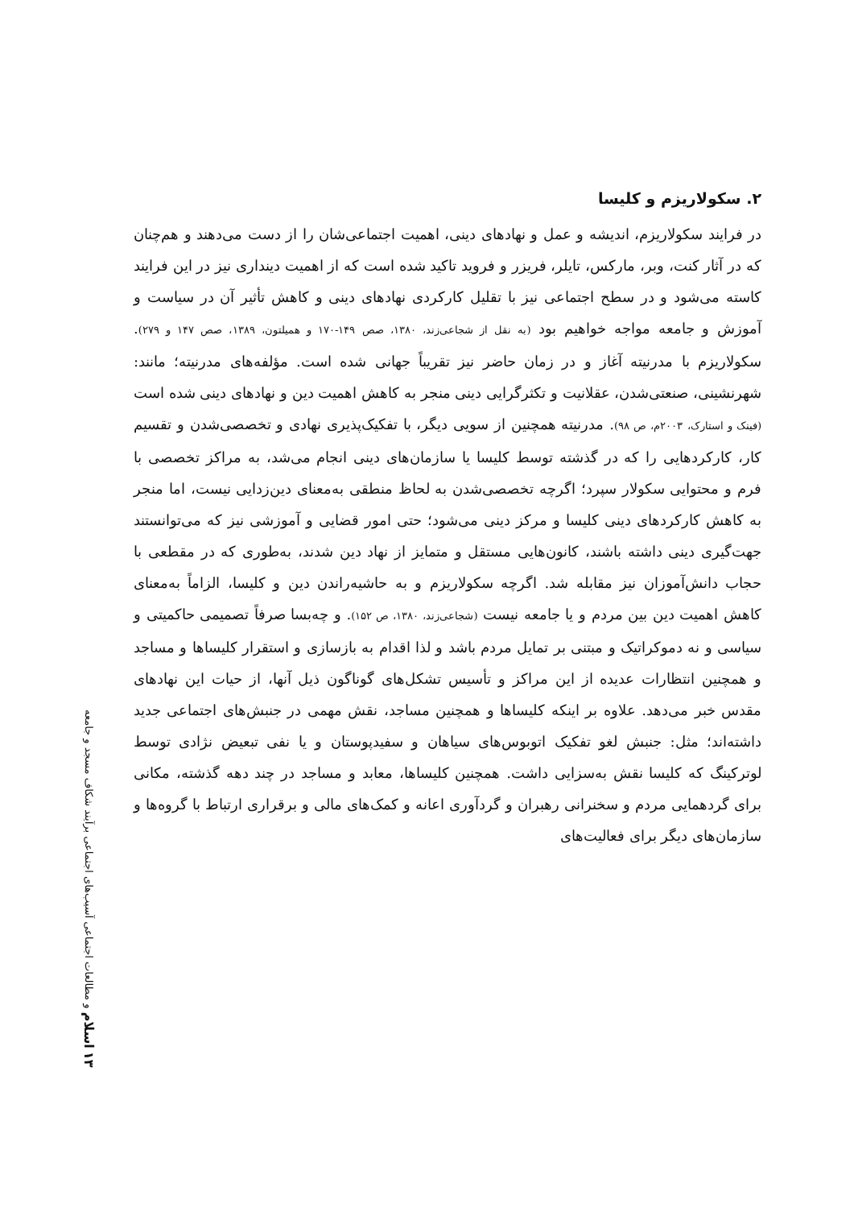۲. سکولاریزم و کلیسا
در فرایند سکولاریزم، اندیشه و عمل و نهادهای دینی، اهمیت اجتماعی‌شان را از دست می‌دهند و هم‌چنان که در آثار کنت، وبر، مارکس، تایلر، فریزر و فروید تاکید شده است که از اهمیت دینداری نیز در این فرایند کاسته می‌شود و در سطح اجتماعی نیز با تقلیل کارکردی نهادهای دینی و کاهش تأثیر آن در سیاست و آموزش و جامعه مواجه خواهیم بود (به نقل از شجاعی‌زند، ۱۳۸۰، صص ۱۴۹-۱۷۰ و همیلتون، ۱۳۸۹، صص ۱۴۷ و ۲۷۹). سکولاریزم با مدرنیته آغاز و در زمان حاضر نیز تقریباً جهانی شده است. مؤلفه‌های مدرنیته؛ مانند: شهرنشینی، صنعتی‌شدن، عقلانیت و تکثرگرایی دینی منجر به کاهش اهمیت دین و نهادهای دینی شده است (فینک و استارک، ۲۰۰۳م، ص ۹۸). مدرنیته همچنین از سویی دیگر، با تفکیک‌پذیری نهادی و تخصصی‌شدن و تقسیم کار، کارکردهایی را که در گذشته توسط کلیسا یا سازمان‌های دینی انجام می‌شد، به مراکز تخصصی با فرم و محتوایی سکولار سپرد؛ اگرچه تخصصی‌شدن به لحاظ منطقی به‌معنای دین‌زدایی نیست، اما منجر به کاهش کارکردهای دینی کلیسا و مرکز دینی می‌شود؛ حتی امور قضایی و آموزشی نیز که می‌توانستند جهت‌گیری دینی داشته باشند، کانون‌هایی مستقل و متمایز از نهاد دین شدند، به‌طوری که در مقطعی با حجاب دانش‌آموزان نیز مقابله شد. اگرچه سکولاریزم و به حاشیه‌راندن دین و کلیسا، الزاماً به‌معنای کاهش اهمیت دین بین مردم و یا جامعه نیست (شجاعی‌زند، ۱۳۸۰، ص ۱۵۲). و چه‌بسا صرفاً تصمیمی حاکمیتی و سیاسی و نه دموکراتیک و مبتنی بر تمایل مردم باشد و لذا اقدام به بازسازی و استقرار کلیساها و مساجد و همچنین انتظارات عدیده از این مراکز و تأسیس تشکل‌های گوناگون ذیل آنها، از حیات این نهادهای مقدس خبر می‌دهد. علاوه بر اینکه کلیساها و همچنین مساجد، نقش مهمی در جنبش‌های اجتماعی جدید داشته‌اند؛ مثل: جنبش لغو تفکیک اتوبوس‌های سیاهان و سفیدپوستان و یا نفی تبعیض نژادی توسط لوترکینگ که کلیسا نقش به‌سزایی داشت. همچنین کلیساها، معابد و مساجد در چند دهه گذشته، مکانی برای گردهمایی مردم و سخنرانی رهبران و گردآوری اعانه و کمک‌های مالی و برقراری ارتباط با گروه‌ها و سازمان‌های دیگر برای فعالیت‌های
۱۳ اسلام و مطالعات اجتماعی آسیب‌های اجتماعی برآیند شکاف مسجد و جامعه